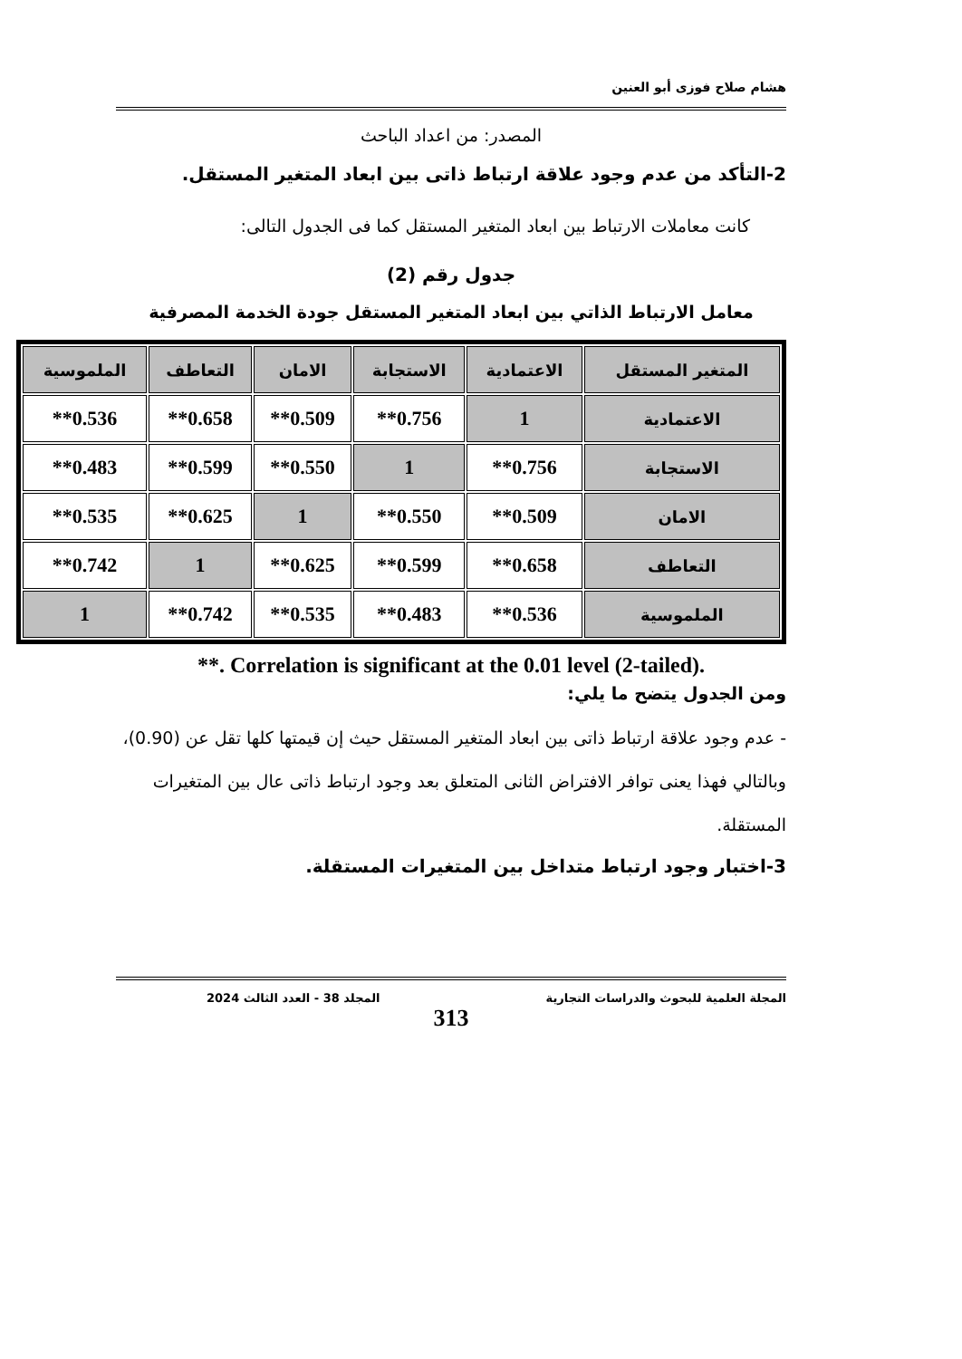هشام صلاح فوزى أبو العنين
المصدر: من اعداد الباحث
2-التأكد من عدم وجود علاقة ارتباط ذاتى بين ابعاد المتغير المستقل.
كانت معاملات الارتباط بين ابعاد المتغير المستقل كما فى الجدول التالى:
جدول رقم (2)
معامل الارتباط الذاتي بين ابعاد المتغير المستقل جودة الخدمة المصرفية
| المتغير المستقل | الاعتمادية | الاستجابة | الامان | التعاطف | الملموسية |
| --- | --- | --- | --- | --- | --- |
| الاعتمادية | 1 | 0.756** | 0.509** | 0.658** | 0.536** |
| الاستجابة | 0.756** | 1 | 0.550** | 0.599** | 0.483** |
| الامان | 0.509** | 0.550** | 1 | 0.625** | 0.535** |
| التعاطف | 0.658** | 0.599** | 0.625** | 1 | 0.742** |
| الملموسية | 0.536** | 0.483** | 0.535** | 0.742** | 1 |
**. Correlation is significant at the 0.01 level (2-tailed).
ومن الجدول يتضح ما يلي:
- عدم وجود علاقة ارتباط ذاتى بين ابعاد المتغير المستقل حيث إن قيمتها كلها تقل عن (0.90)، وبالتالي فهذا يعنى توافر الافتراض الثانى المتعلق بعد وجود ارتباط ذاتى عال بين المتغيرات المستقلة.
3-اختبار وجود ارتباط متداخل بين المتغيرات المستقلة.
المجلة العلمية للبحوث والدراسات التجارية المجلد 38 - العدد الثالث 2024
313